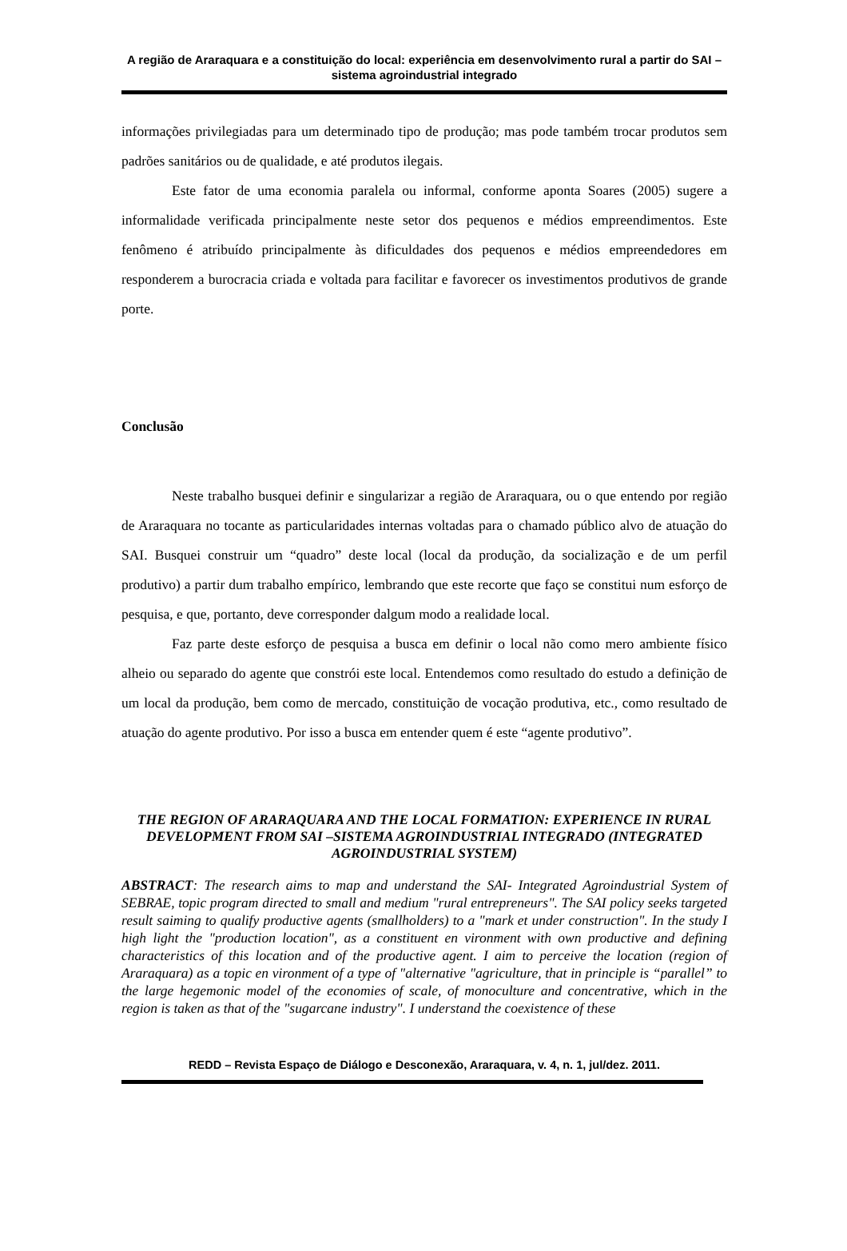A região de Araraquara e a constituição do local: experiência em desenvolvimento rural a partir do SAI – sistema agroindustrial integrado
informações privilegiadas para um determinado tipo de produção; mas pode também trocar produtos sem padrões sanitários ou de qualidade, e até produtos ilegais.
Este fator de uma economia paralela ou informal, conforme aponta Soares (2005) sugere a informalidade verificada principalmente neste setor dos pequenos e médios empreendimentos. Este fenômeno é atribuído principalmente às dificuldades dos pequenos e médios empreendedores em responderem a burocracia criada e voltada para facilitar e favorecer os investimentos produtivos de grande porte.
Conclusão
Neste trabalho busquei definir e singularizar a região de Araraquara, ou o que entendo por região de Araraquara no tocante as particularidades internas voltadas para o chamado público alvo de atuação do SAI. Busquei construir um “quadro” deste local (local da produção, da socialização e de um perfil produtivo) a partir dum trabalho empírico, lembrando que este recorte que faço se constitui num esforço de pesquisa, e que, portanto, deve corresponder dalgum modo a realidade local.
Faz parte deste esforço de pesquisa a busca em definir o local não como mero ambiente físico alheio ou separado do agente que constrói este local. Entendemos como resultado do estudo a definição de um local da produção, bem como de mercado, constituição de vocação produtiva, etc., como resultado de atuação do agente produtivo. Por isso a busca em entender quem é este “agente produtivo”.
THE REGION OF ARARAQUARA AND THE LOCAL FORMATION: EXPERIENCE IN RURAL DEVELOPMENT FROM SAI –SISTEMA AGROINDUSTRIAL INTEGRADO (INTEGRATED AGROINDUSTRIAL SYSTEM)
ABSTRACT: The research aims to map and understand the SAI- Integrated Agroindustrial System of SEBRAE, topic program directed to small and medium "rural entrepreneurs". The SAI policy seeks targeted result saiming to qualify productive agents (smallholders) to a "mark et under construction". In the study I high light the "production location", as a constituent en vironment with own productive and defining characteristics of this location and of the productive agent. I aim to perceive the location (region of Araraquara) as a topic en vironment of a type of "alternative "agriculture, that in principle is “parallel” to the large hegemonic model of the economies of scale, of monoculture and concentrative, which in the region is taken as that of the "sugarcane industry". I understand the coexistence of these
REDD – Revista Espaço de Diálogo e Desconexão, Araraquara, v. 4, n. 1, jul/dez. 2011.